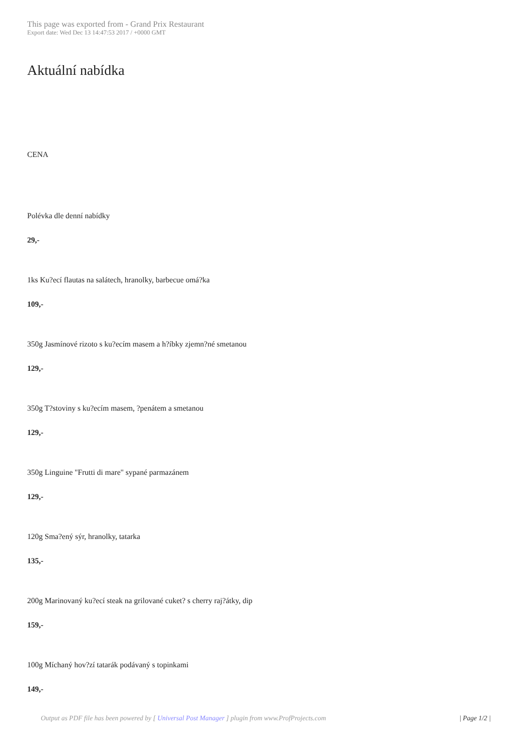This page was exported from - Grand Prix Restaurant
Export date: Wed Dec 13 14:47:53 2017 / +0000 GMT
Aktuální nabídka
CENA
Polévka dle denní nabídky
29,-
1ks Ku?ecí flautas na salátech, hranolky, barbecue omá?ka
109,-
350g Jasmínové rizoto s ku?ecím masem a h?íbky zjemn?né smetanou
129,-
350g T?stoviny s ku?ecím masem, ?penátem a smetanou
129,-
350g Linguine "Frutti di mare" sypané parmazánem
129,-
120g Sma?ený sýr, hranolky, tatarka
135,-
200g Marinovaný ku?ecí steak na grilované cuket? s cherry raj?átky, dip
159,-
100g Míchaný hov?zí tatarák podávaný s topinkami
149,-
Output as PDF file has been powered by [ Universal Post Manager ] plugin from www.ProfProjects.com
| Page 1/2 |